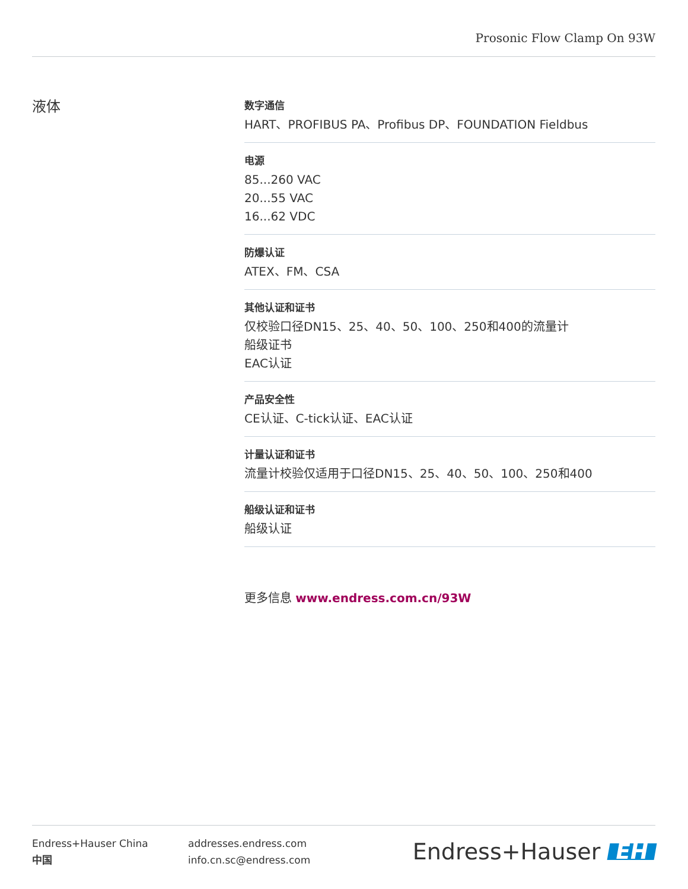Prosonic Flow Clamp On 93W
液体
数字通信
HART、PROFIBUS PA、Profibus DP、FOUNDATION Fieldbus
电源
85...260 VAC
20...55 VAC
16...62 VDC
防爆认证
ATEX、FM、CSA
其他认证和证书
仅校验口径DN15、25、40、50、100、250和400的流量计
船级证书
EAC认证
产品安全性
CE认证、C-tick认证、EAC认证
计量认证和证书
流量计校验仅适用于口径DN15、25、40、50、100、250和400
船级认证和证书
船级认证
更多信息 www.endress.com.cn/93W
Endress+Hauser China
中国
addresses.endress.com
info.cn.sc@endress.com
Endress+Hauser EH